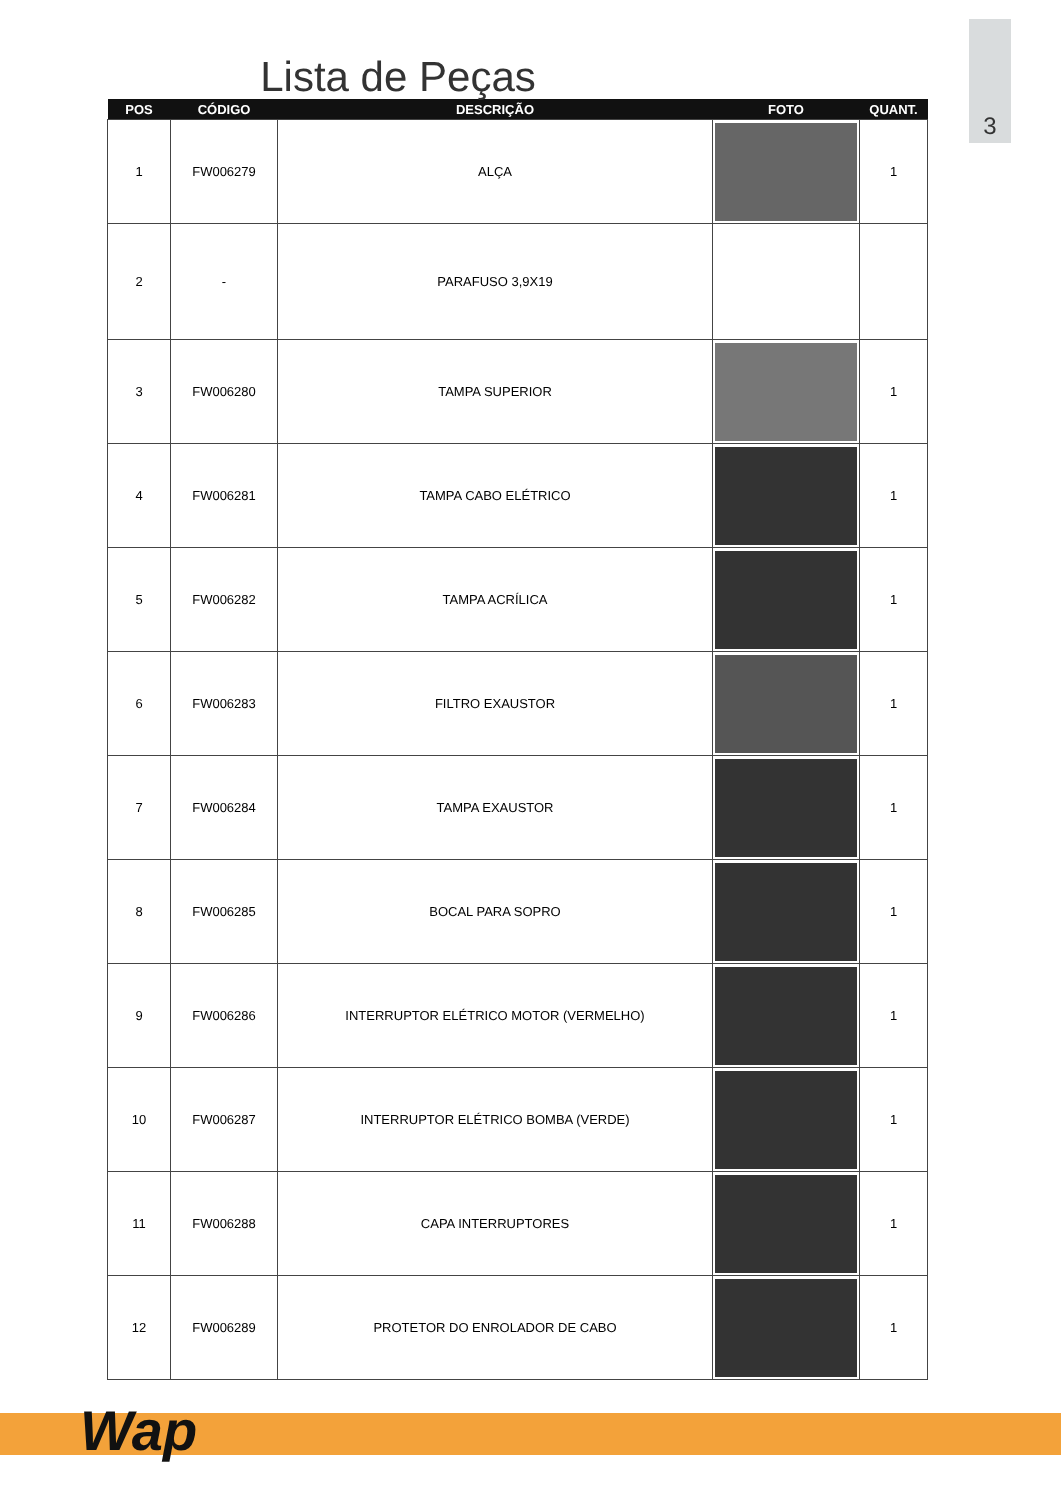3
Lista de Peças
| POS | CÓDIGO | DESCRIÇÃO | FOTO | QUANT. |
| --- | --- | --- | --- | --- |
| 1 | FW006279 | ALÇA | | 1 |
| 2 | - | PARAFUSO 3,9X19 | | |
| 3 | FW006280 | TAMPA SUPERIOR | | 1 |
| 4 | FW006281 | TAMPA CABO ELÉTRICO | | 1 |
| 5 | FW006282 | TAMPA ACRÍLICA | | 1 |
| 6 | FW006283 | FILTRO EXAUSTOR | | 1 |
| 7 | FW006284 | TAMPA EXAUSTOR | | 1 |
| 8 | FW006285 | BOCAL PARA SOPRO | | 1 |
| 9 | FW006286 | INTERRUPTOR ELÉTRICO MOTOR (VERMELHO) | | 1 |
| 10 | FW006287 | INTERRUPTOR ELÉTRICO BOMBA (VERDE) | | 1 |
| 11 | FW006288 | CAPA INTERRUPTORES | | 1 |
| 12 | FW006289 | PROTETOR DO ENROLADOR DE CABO | | 1 |
Wap